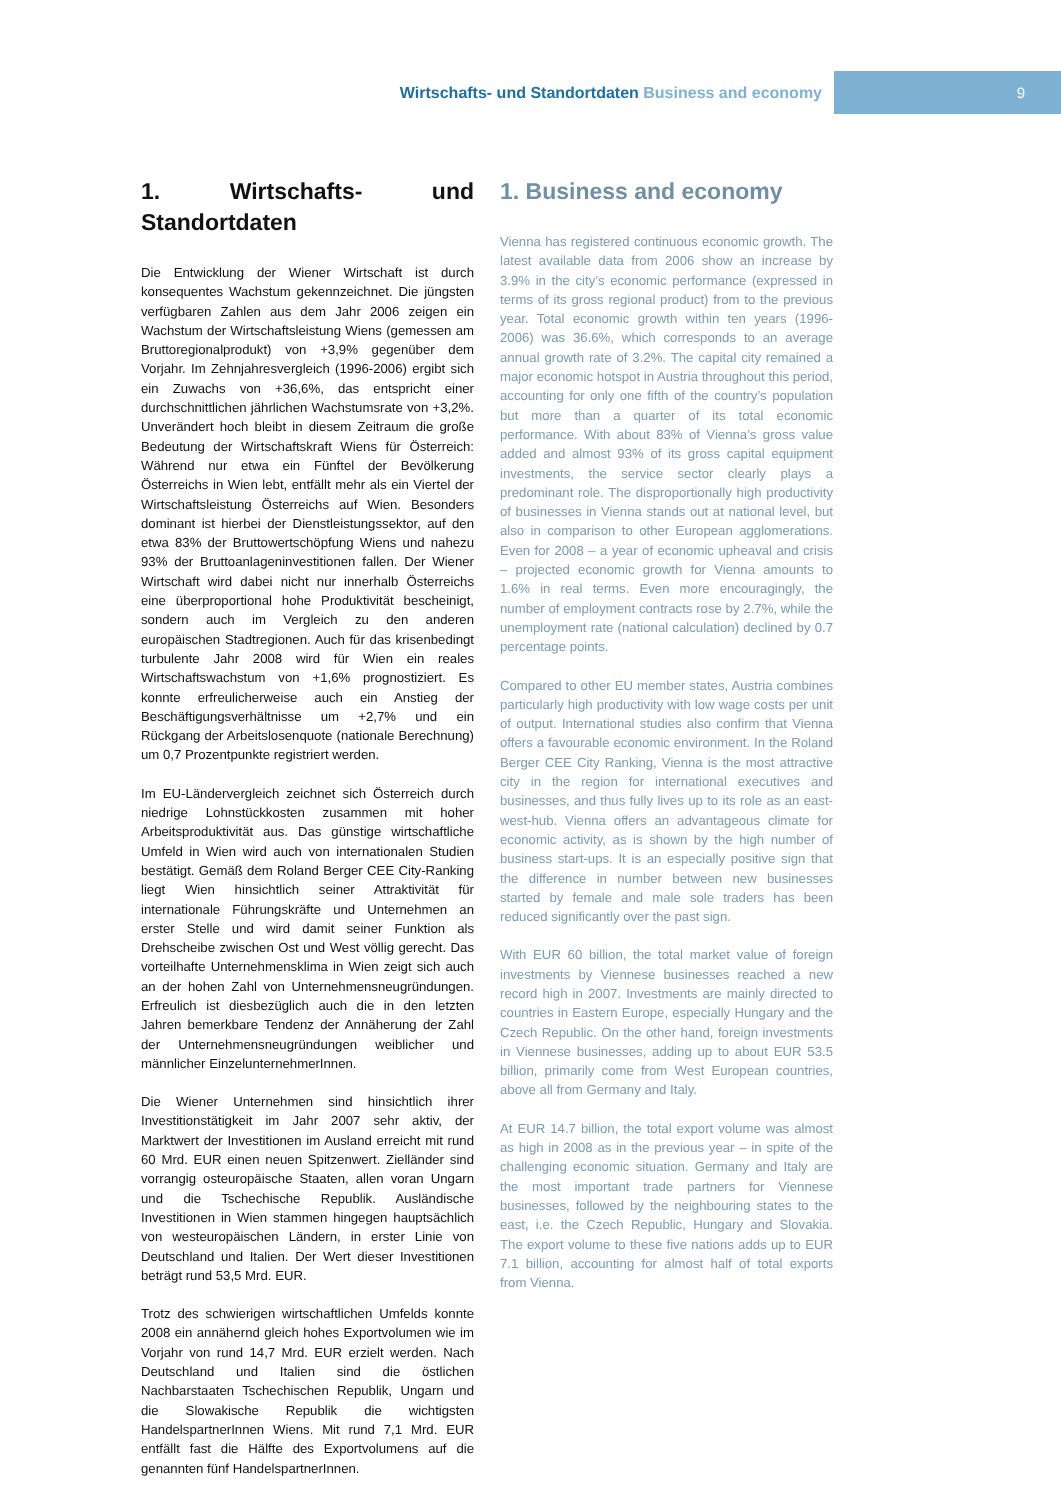Wirtschafts- und Standortdaten Business and economy
9
1. Wirtschafts- und Standortdaten
Die Entwicklung der Wiener Wirtschaft ist durch konsequentes Wachstum gekennzeichnet. Die jüngsten verfügbaren Zahlen aus dem Jahr 2006 zeigen ein Wachstum der Wirtschaftsleistung Wiens (gemessen am Bruttoregionalprodukt) von +3,9% gegenüber dem Vorjahr. Im Zehnjahresvergleich (1996-2006) ergibt sich ein Zuwachs von +36,6%, das entspricht einer durchschnittlichen jährlichen Wachstumsrate von +3,2%. Unverändert hoch bleibt in diesem Zeitraum die große Bedeutung der Wirtschaftskraft Wiens für Österreich: Während nur etwa ein Fünftel der Bevölkerung Österreichs in Wien lebt, entfällt mehr als ein Viertel der Wirtschaftsleistung Österreichs auf Wien. Besonders dominant ist hierbei der Dienstleistungssektor, auf den etwa 83% der Bruttowertschöpfung Wiens und nahezu 93% der Bruttoanlageninvestitionen fallen. Der Wiener Wirtschaft wird dabei nicht nur innerhalb Österreichs eine überproportional hohe Produktivität bescheinigt, sondern auch im Vergleich zu den anderen europäischen Stadtregionen. Auch für das krisenbedingt turbulente Jahr 2008 wird für Wien ein reales Wirtschaftswachstum von +1,6% prognostiziert. Es konnte erfreulicherweise auch ein Anstieg der Beschäftigungsverhältnisse um +2,7% und ein Rückgang der Arbeitslosenquote (nationale Berechnung) um 0,7 Prozentpunkte registriert werden.
Im EU-Ländervergleich zeichnet sich Österreich durch niedrige Lohnstückkosten zusammen mit hoher Arbeitsproduktivität aus. Das günstige wirtschaftliche Umfeld in Wien wird auch von internationalen Studien bestätigt. Gemäß dem Roland Berger CEE City-Ranking liegt Wien hinsichtlich seiner Attraktivität für internationale Führungskräfte und Unternehmen an erster Stelle und wird damit seiner Funktion als Drehscheibe zwischen Ost und West völlig gerecht. Das vorteilhafte Unternehmensklima in Wien zeigt sich auch an der hohen Zahl von Unternehmensneugründungen. Erfreulich ist diesbezüglich auch die in den letzten Jahren bemerkbare Tendenz der Annäherung der Zahl der Unternehmensneugründungen weiblicher und männlicher EinzelunternehmerInnen.
Die Wiener Unternehmen sind hinsichtlich ihrer Investitionstätigkeit im Jahr 2007 sehr aktiv, der Marktwert der Investitionen im Ausland erreicht mit rund 60 Mrd. EUR einen neuen Spitzenwert. Zielländer sind vorrangig osteuropäische Staaten, allen voran Ungarn und die Tschechische Republik. Ausländische Investitionen in Wien stammen hingegen hauptsächlich von westeuropäischen Ländern, in erster Linie von Deutschland und Italien. Der Wert dieser Investitionen beträgt rund 53,5 Mrd. EUR.
Trotz des schwierigen wirtschaftlichen Umfelds konnte 2008 ein annähernd gleich hohes Exportvolumen wie im Vorjahr von rund 14,7 Mrd. EUR erzielt werden. Nach Deutschland und Italien sind die östlichen Nachbarstaaten Tschechischen Republik, Ungarn und die Slowakische Republik die wichtigsten HandelspartnerInnen Wiens. Mit rund 7,1 Mrd. EUR entfällt fast die Hälfte des Exportvolumens auf die genannten fünf HandelspartnerInnen.
1. Business and economy
Vienna has registered continuous economic growth. The latest available data from 2006 show an increase by 3.9% in the city’s economic performance (expressed in terms of its gross regional product) from to the previous year. Total economic growth within ten years (1996-2006) was 36.6%, which corresponds to an average annual growth rate of 3.2%. The capital city remained a major economic hotspot in Austria throughout this period, accounting for only one fifth of the country’s population but more than a quarter of its total economic performance. With about 83% of Vienna’s gross value added and almost 93% of its gross capital equipment investments, the service sector clearly plays a predominant role. The disproportionally high productivity of businesses in Vienna stands out at national level, but also in comparison to other European agglomerations. Even for 2008 – a year of economic upheaval and crisis – projected economic growth for Vienna amounts to 1.6% in real terms. Even more encouragingly, the number of employment contracts rose by 2.7%, while the unemployment rate (national calculation) declined by 0.7 percentage points.
Compared to other EU member states, Austria combines particularly high productivity with low wage costs per unit of output. International studies also confirm that Vienna offers a favourable economic environment. In the Roland Berger CEE City Ranking, Vienna is the most attractive city in the region for international executives and businesses, and thus fully lives up to its role as an east-west-hub. Vienna offers an advantageous climate for economic activity, as is shown by the high number of business start-ups. It is an especially positive sign that the difference in number between new businesses started by female and male sole traders has been reduced significantly over the past sign.
With EUR 60 billion, the total market value of foreign investments by Viennese businesses reached a new record high in 2007. Investments are mainly directed to countries in Eastern Europe, especially Hungary and the Czech Republic. On the other hand, foreign investments in Viennese businesses, adding up to about EUR 53.5 billion, primarily come from West European countries, above all from Germany and Italy.
At EUR 14.7 billion, the total export volume was almost as high in 2008 as in the previous year – in spite of the challenging economic situation. Germany and Italy are the most important trade partners for Viennese businesses, followed by the neighbouring states to the east, i.e. the Czech Republic, Hungary and Slovakia. The export volume to these five nations adds up to EUR 7.1 billion, accounting for almost half of total exports from Vienna.